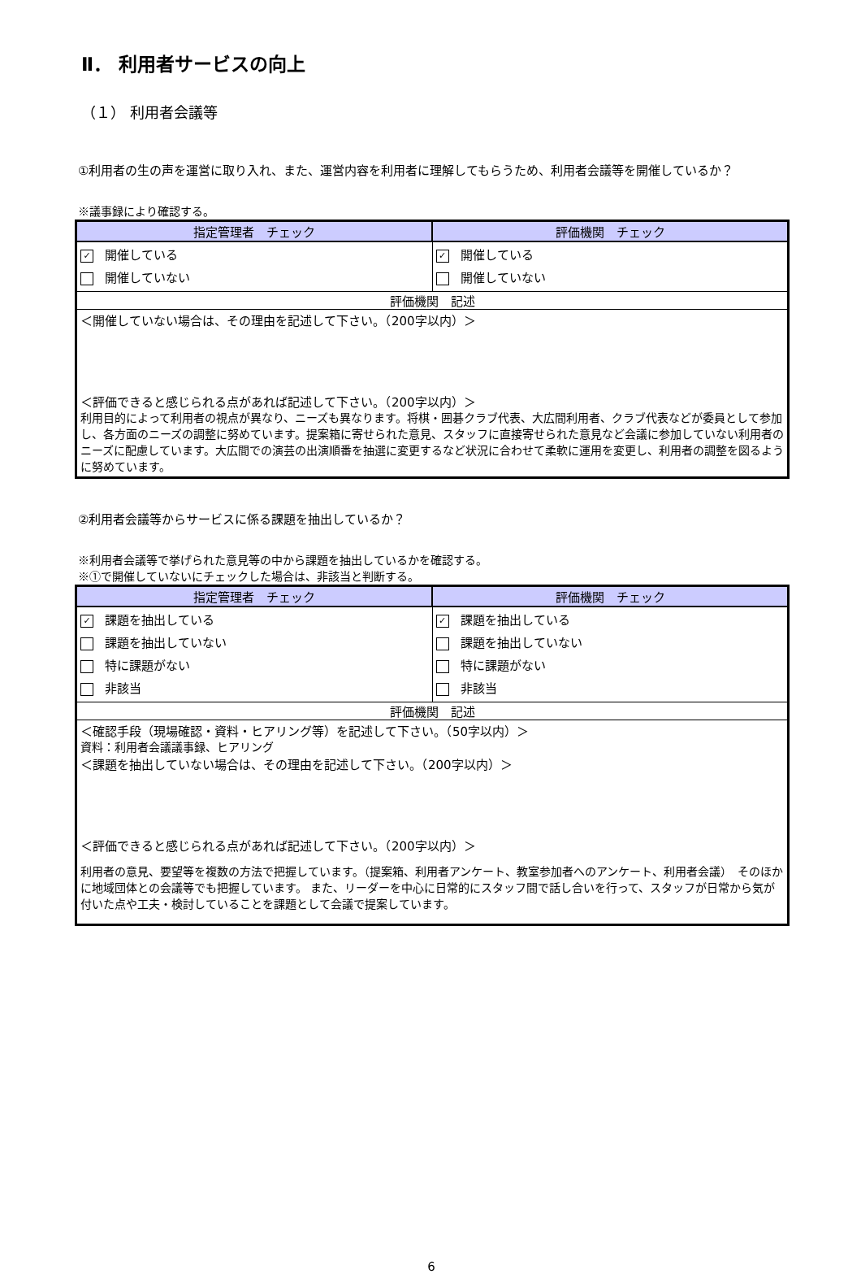Ⅱ． 利用者サービスの向上
（１） 利用者会議等
①利用者の生の声を運営に取り入れ、また、運営内容を利用者に理解してもらうため、利用者会議等を開催しているか？
※議事録により確認する。
| 指定管理者 チェック | 評価機関 チェック |
| --- | --- |
| ✓ 開催している 開催していない | ✓ 開催している 開催していない |
| 評価機関 記述 | |
| ＜開催していない場合は、その理由を記述して下さい。（200字以内）＞ ＜評価できると感じられる点があれば記述して下さい。（200字以内）＞ 利用目的によって利用者の視点が異なり、ニーズも異なります。将棋・囲碁クラブ代表、大広間利用者、クラブ代表などが委員として参加し、各方面のニーズの調整に努めています。提案箱に寄せられた意見、スタッフに直接寄せられた意見など会議に参加していない利用者のニーズに配慮しています。大広間での演芸の出演順番を抽選に変更するなど状況に合わせて柔軟に運用を変更し、利用者の調整を図るように努めています。 | |
②利用者会議等からサービスに係る課題を抽出しているか？
※利用者会議等で挙げられた意見等の中から課題を抽出しているかを確認する。
※①で開催していないにチェックした場合は、非該当と判断する。
| 指定管理者 チェック | 評価機関 チェック |
| --- | --- |
| ✓ 課題を抽出している 課題を抽出していない 特に課題がない 非該当 | ✓ 課題を抽出している 課題を抽出していない 特に課題がない 非該当 |
| 評価機関 記述 | |
| ＜確認手段（現場確認・資料・ヒアリング等）を記述して下さい。（50字以内）＞ 資料：利用者会議議事録、ヒアリング ＜課題を抽出していない場合は、その理由を記述して下さい。（200字以内）＞ ＜評価できると感じられる点があれば記述して下さい。（200字以内）＞ 利用者の意見、要望等を複数の方法で把握しています。（提案箱、利用者アンケート、教室参加者へのアンケート、利用者会議） そのほかに地域団体との会議等でも把握しています。 また、リーダーを中心に日常的にスタッフ間で話し合いを行って、スタッフが日常から気が付いた点や工夫・検討していることを課題として会議で提案しています。 | |
6